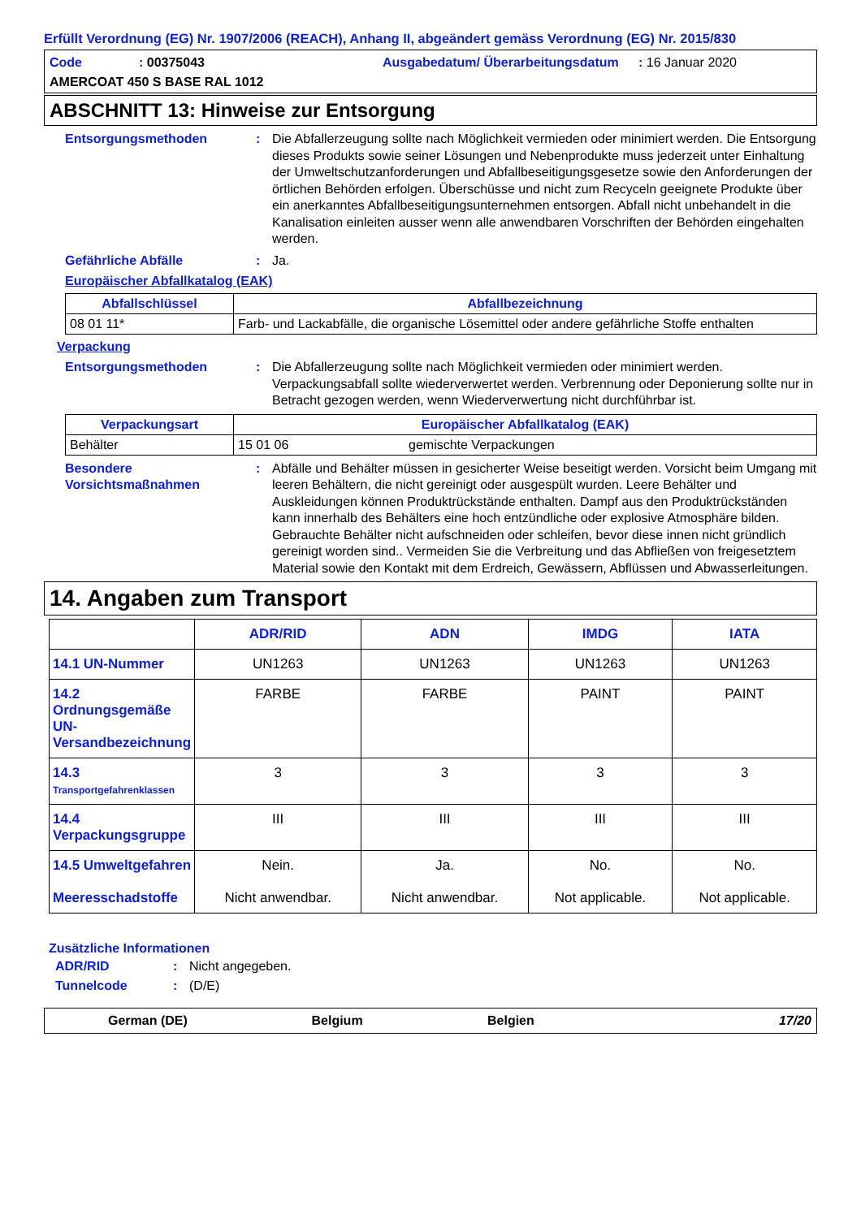Erfüllt Verordnung (EG) Nr. 1907/2006 (REACH), Anhang II, abgeändert gemäss Verordnung (EG) Nr. 2015/830
Code
: 00375043
Ausgabedatum/ Überarbeitungsdatum
: 16 Januar 2020
AMERCOAT 450 S BASE RAL 1012
ABSCHNITT 13: Hinweise zur Entsorgung
Entsorgungsmethoden
:
Die Abfallerzeugung sollte nach Möglichkeit vermieden oder minimiert werden. Die Entsorgung dieses Produkts sowie seiner Lösungen und Nebenprodukte muss jederzeit unter Einhaltung der Umweltschutzanforderungen und Abfallbeseitigungsgesetze sowie den Anforderungen der örtlichen Behörden erfolgen. Überschüsse und nicht zum Recyceln geeignete Produkte über ein anerkanntes Abfallbeseitigungsunternehmen entsorgen. Abfall nicht unbehandelt in die Kanalisation einleiten ausser wenn alle anwendbaren Vorschriften der Behörden eingehalten werden.
Gefährliche Abfälle
:
Ja.
Europäischer Abfallkatalog (EAK)
| Abfallschlüssel | Abfallbezeichnung |
| --- | --- |
| 08 01 11* | Farb- und Lackabfälle, die organische Lösemittel oder andere gefährliche Stoffe enthalten |
Verpackung
Entsorgungsmethoden
:
Die Abfallerzeugung sollte nach Möglichkeit vermieden oder minimiert werden. Verpackungsabfall sollte wiederverwertet werden. Verbrennung oder Deponierung sollte nur in Betracht gezogen werden, wenn Wiederverwertung nicht durchführbar ist.
| Verpackungsart | Europäischer Abfallkatalog (EAK) | |
| --- | --- | --- |
| Behälter | 15 01 06 | gemischte Verpackungen |
Besondere Vorsichtsmaßnahmen
:
Abfälle und Behälter müssen in gesicherter Weise beseitigt werden. Vorsicht beim Umgang mit leeren Behältern, die nicht gereinigt oder ausgespült wurden. Leere Behälter und Auskleidungen können Produktrückstände enthalten. Dampf aus den Produktrückständen kann innerhalb des Behälters eine hoch entzündliche oder explosive Atmosphäre bilden. Gebrauchte Behälter nicht aufschneiden oder schleifen, bevor diese innen nicht gründlich gereinigt worden sind.. Vermeiden Sie die Verbreitung und das Abfließen von freigesetztem Material sowie den Kontakt mit dem Erdreich, Gewässern, Abflüssen und Abwasserleitungen.
14. Angaben zum Transport
| | ADR/RID | ADN | IMDG | IATA |
| 14.1 UN-Nummer | UN1263 | UN1263 | UN1263 | UN1263 |
| 14.2 Ordnungsgemäße UN-Versandbezeichnung | FARBE | FARBE | PAINT | PAINT |
| 14.3 Transportgefahrenklassen | 3 | 3 | 3 | 3 |
| 14.4 Verpackungsgruppe | III | III | III | III |
| 14.5 Umweltgefahren Meeresschadstoffe | Nein. Nicht anwendbar. | Ja. Nicht anwendbar. | No. Not applicable. | No. Not applicable. |
Zusätzliche Informationen
ADR/RID
:
Nicht angegeben.
Tunnelcode
:
(D/E)
German (DE)
Belgium
Belgien
17/20